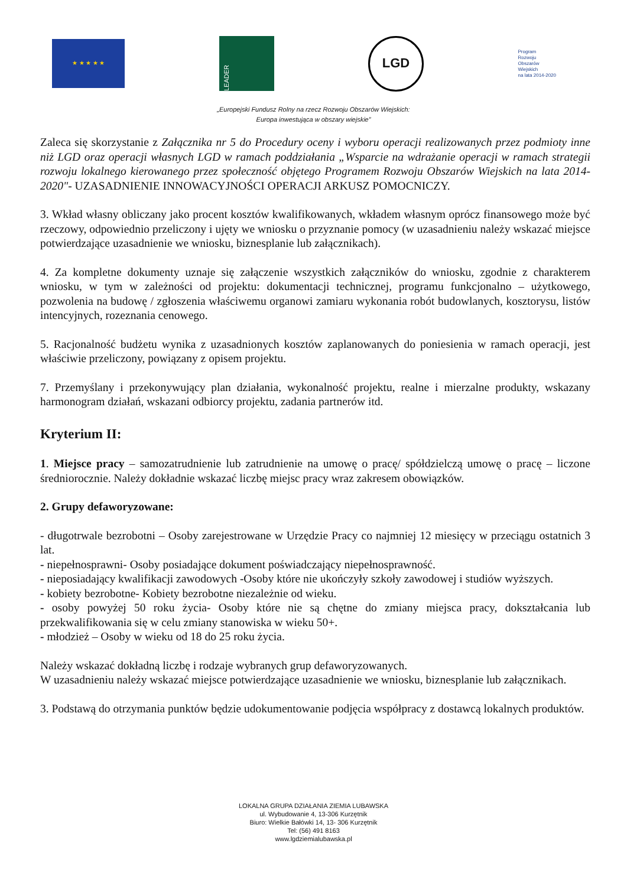★ ★ ★ ★ ★
LEADER
LGD
Program
Rozwoju
Obszarów
Wiejskich
na lata 2014-2020
„Europejski Fundusz Rolny na rzecz Rozwoju Obszarów Wiejskich:
Europa inwestująca w obszary wiejskie”
Zaleca się skorzystanie z Załącznika nr 5 do Procedury oceny i wyboru operacji realizowanych przez podmioty inne niż LGD oraz operacji własnych LGD w ramach poddziałania „Wsparcie na wdrażanie operacji w ramach strategii rozwoju lokalnego kierowanego przez społeczność objętego Programem Rozwoju Obszarów Wiejskich na lata 2014-2020"- UZASADNIENIE INNOWACYJNOŚCI OPERACJI ARKUSZ POMOCNICZY.
3. Wkład własny obliczany jako procent kosztów kwalifikowanych, wkładem własnym oprócz finansowego może być rzeczowy, odpowiednio przeliczony i ujęty we wniosku o przyznanie pomocy (w uzasadnieniu należy wskazać miejsce potwierdzające uzasadnienie we wniosku, biznesplanie lub załącznikach).
4. Za kompletne dokumenty uznaje się załączenie wszystkich załączników do wniosku, zgodnie z charakterem wniosku, w tym w zależności od projektu: dokumentacji technicznej, programu funkcjonalno – użytkowego, pozwolenia na budowę / zgłoszenia właściwemu organowi zamiaru wykonania robót budowlanych, kosztorysu, listów intencyjnych, rozeznania cenowego.
5. Racjonalność budżetu wynika z uzasadnionych kosztów zaplanowanych do poniesienia w ramach operacji, jest właściwie przeliczony, powiązany z opisem projektu.
7. Przemyślany i przekonywujący plan działania, wykonalność projektu, realne i mierzalne produkty, wskazany harmonogram działań, wskazani odbiorcy projektu, zadania partnerów itd.
Kryterium II:
1. Miejsce pracy – samozatrudnienie lub zatrudnienie na umowę o pracę/ spółdzielczą umowę o pracę – liczone średniorocznie. Należy dokładnie wskazać liczbę miejsc pracy wraz zakresem obowiązków.
2. Grupy defaworyzowane:
- długotrwale bezrobotni – Osoby zarejestrowane w Urzędzie Pracy co najmniej 12 miesięcy w przeciągu ostatnich 3 lat.
- niepełnosprawni- Osoby posiadające dokument poświadczający niepełnosprawność.
- nieposiadający kwalifikacji zawodowych -Osoby które nie ukończyły szkoły zawodowej i studiów wyższych.
- kobiety bezrobotne- Kobiety bezrobotne niezależnie od wieku.
- osoby powyżej 50 roku życia- Osoby które nie są chętne do zmiany miejsca pracy, dokształcania lub przekwalifikowania się w celu zmiany stanowiska w wieku 50+.
- młodzież – Osoby w wieku od 18 do 25 roku życia.
Należy wskazać dokładną liczbę i rodzaje wybranych grup defaworyzowanych.
W uzasadnieniu należy wskazać miejsce potwierdzające uzasadnienie we wniosku, biznesplanie lub załącznikach.
3. Podstawą do otrzymania punktów będzie udokumentowanie podjęcia współpracy z dostawcą lokalnych produktów.
LOKALNA GRUPA DZIAŁANIA ZIEMIA LUBAWSKA
ul. Wybudowanie 4, 13-306 Kurzętnik
Biuro: Wielkie Bałówki 14, 13- 306 Kurzętnik
Tel: (56) 491 8163
www.lgdziemialubawska.pl